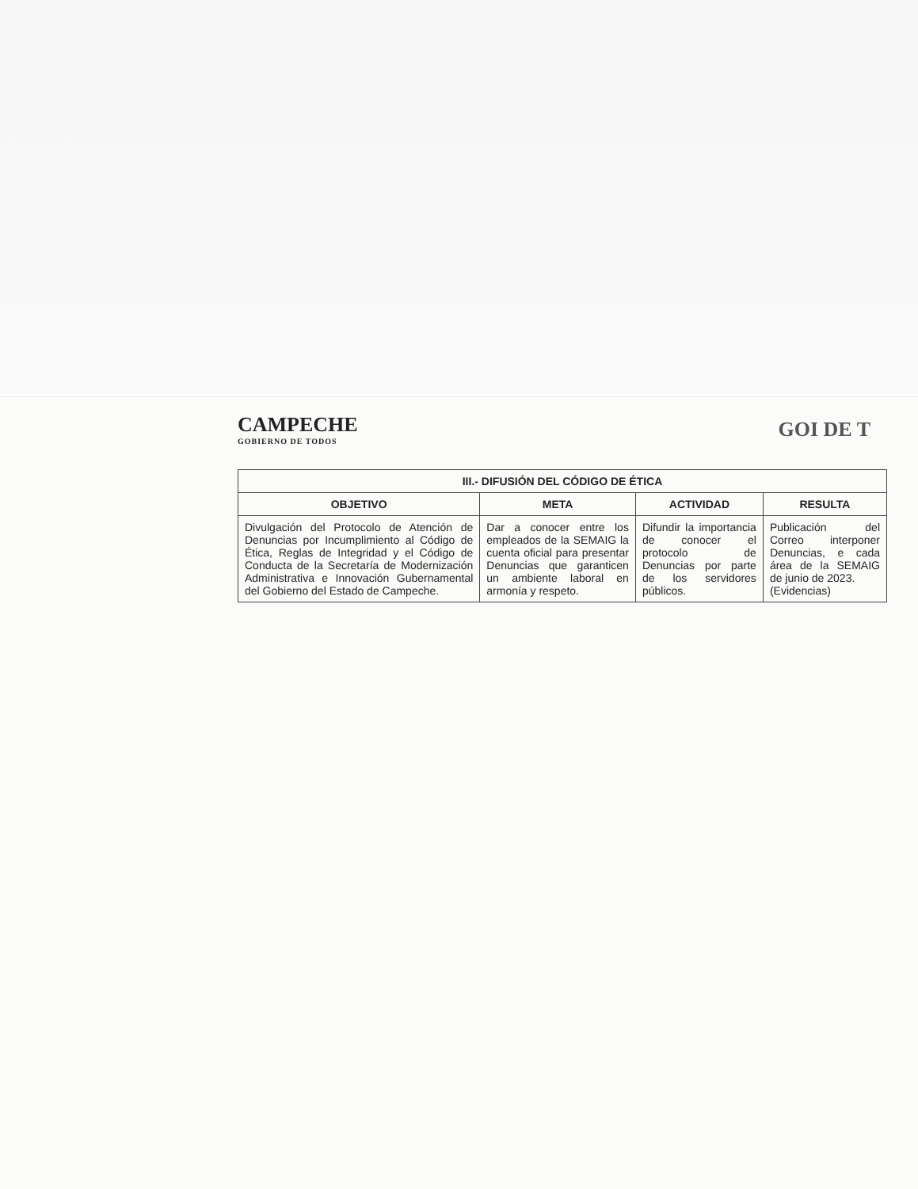CAMPECHE
GOBIERNO DE TODOS
GOI DE T
| III.- DIFUSIÓN DEL CÓDIGO DE ÉTICA | | | |
| --- | --- | --- | --- |
| OBJETIVO | META | ACTIVIDAD | RESULTA |
| Divulgación del Protocolo de Atención de Denuncias por Incumplimiento al Código de Ética, Reglas de Integridad y el Código de Conducta de la Secretaría de Modernización Administrativa e Innovación Gubernamental del Gobierno del Estado de Campeche. | Dar a conocer entre los empleados de la SEMAIG la cuenta oficial para presentar Denuncias que garanticen un ambiente laboral en armonía y respeto. | Difundir la importancia de conocer el protocolo de Denuncias por parte de los servidores públicos. | Publicación del Correo interponer Denuncias, e cada área de la SEMAIG de junio de 2023. (Evidencias) |